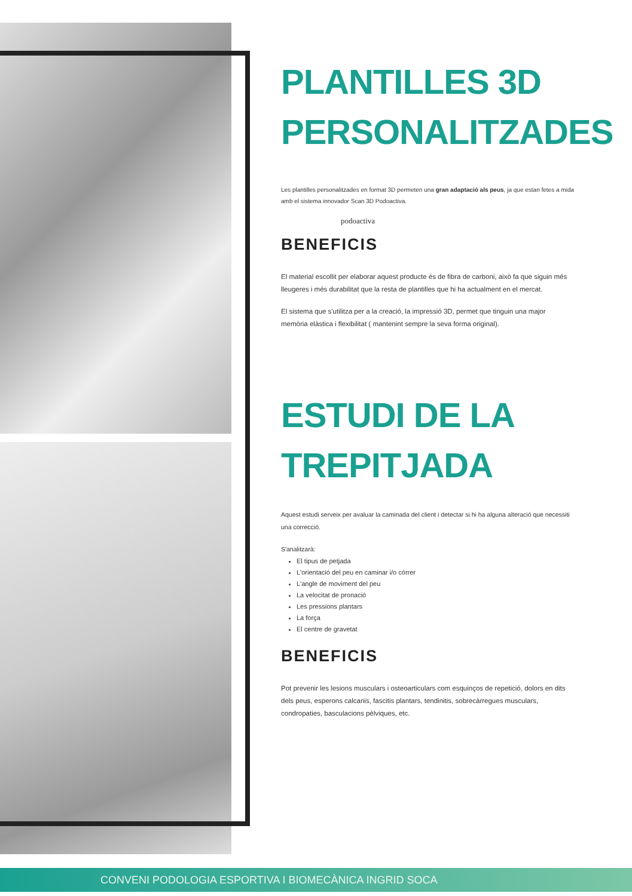PLANTILLES 3D
PERSONALITZADES
Les plantilles personalitzades en format 3D permeten una gran adaptació als peus, ja que estan fetes a mida amb el sistema innovador Scan 3D Podoactiva.
podoactiva
BENEFICIS
El material escollit per elaborar aquest producte és de fibra de carboni, això fa que siguin més lleugeres i més durabilitat que la resta de plantilles que hi ha actualment en el mercat.
El sistema que s'utilitza per a la creació, la impressió 3D, permet que tinguin una major memòria elàstica i flexibilitat ( mantenint sempre la seva forma original).
ESTUDI DE LA
TREPITJADA
Aquest estudi serveix per avaluar la caminada del client i detectar si hi ha alguna alteració que necessiti una correcció.
S'analitzarà:
El tipus de petjada
L'orientació del peu en caminar i/o córrer
L'angle de moviment del peu
La velocitat de pronació
Les pressions plantars
La força
El centre de gravetat
BENEFICIS
Pot prevenir les lesions musculars i osteoarticulars com esquinços de repetició, dolors en dits dels peus, esperons calcanis, fascitis plantars, tendinitis, sobrecàrregues musculars, condropaties, basculacions pèlviques, etc.
CONVENI PODOLOGIA ESPORTIVA I BIOMECÀNICA INGRID SOCA